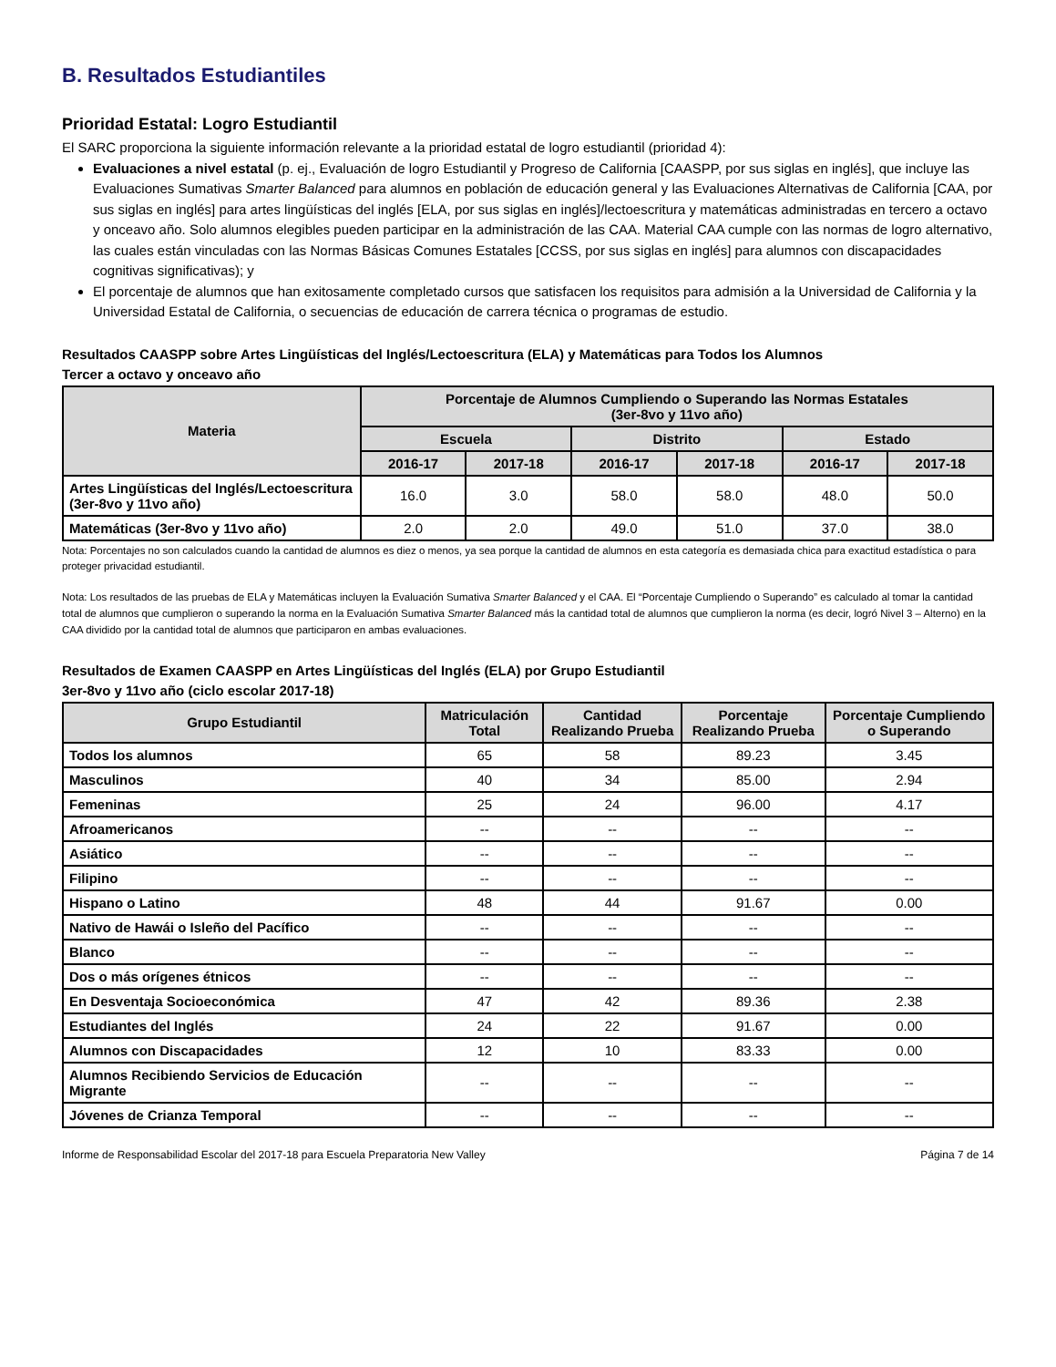B. Resultados Estudiantiles
Prioridad Estatal: Logro Estudiantil
El SARC proporciona la siguiente información relevante a la prioridad estatal de logro estudiantil (prioridad 4):
Evaluaciones a nivel estatal (p. ej., Evaluación de logro Estudiantil y Progreso de California [CAASPP, por sus siglas en inglés], que incluye las Evaluaciones Sumativas Smarter Balanced para alumnos en población de educación general y las Evaluaciones Alternativas de California [CAA, por sus siglas en inglés] para artes lingüísticas del inglés [ELA, por sus siglas en inglés]/lectoescritura y matemáticas administradas en tercero a octavo y onceavo año. Solo alumnos elegibles pueden participar en la administración de las CAA. Material CAA cumple con las normas de logro alternativo, las cuales están vinculadas con las Normas Básicas Comunes Estatales [CCSS, por sus siglas en inglés] para alumnos con discapacidades cognitivas significativas); y
El porcentaje de alumnos que han exitosamente completado cursos que satisfacen los requisitos para admisión a la Universidad de California y la Universidad Estatal de California, o secuencias de educación de carrera técnica o programas de estudio.
Resultados CAASPP sobre Artes Lingüísticas del Inglés/Lectoescritura (ELA) y Matemáticas para Todos los Alumnos
Tercer a octavo y onceavo año
| Materia | Porcentaje de Alumnos Cumpliendo o Superando las Normas Estatales (3er-8vo y 11vo año) | | | | | |
| --- | --- | --- | --- | --- | --- | --- |
| | Escuela | | Distrito | | Estado | |
| | 2016-17 | 2017-18 | 2016-17 | 2017-18 | 2016-17 | 2017-18 |
| Artes Lingüísticas del Inglés/Lectoescritura (3er-8vo y 11vo año) | 16.0 | 3.0 | 58.0 | 58.0 | 48.0 | 50.0 |
| Matemáticas (3er-8vo y 11vo año) | 2.0 | 2.0 | 49.0 | 51.0 | 37.0 | 38.0 |
Nota: Porcentajes no son calculados cuando la cantidad de alumnos es diez o menos, ya sea porque la cantidad de alumnos en esta categoría es demasiada chica para exactitud estadística o para proteger privacidad estudiantil.
Nota: Los resultados de las pruebas de ELA y Matemáticas incluyen la Evaluación Sumativa Smarter Balanced y el CAA. El “Porcentaje Cumpliendo o Superando” es calculado al tomar la cantidad total de alumnos que cumplieron o superando la norma en la Evaluación Sumativa Smarter Balanced más la cantidad total de alumnos que cumplieron la norma (es decir, logró Nivel 3 – Alterno) en la CAA dividido por la cantidad total de alumnos que participaron en ambas evaluaciones.
Resultados de Examen CAASPP en Artes Lingüísticas del Inglés (ELA) por Grupo Estudiantil
3er-8vo y 11vo año (ciclo escolar 2017-18)
| Grupo Estudiantil | Matriculación Total | Cantidad Realizando Prueba | Porcentaje Realizando Prueba | Porcentaje Cumpliendo o Superando |
| --- | --- | --- | --- | --- |
| Todos los alumnos | 65 | 58 | 89.23 | 3.45 |
| Masculinos | 40 | 34 | 85.00 | 2.94 |
| Femeninas | 25 | 24 | 96.00 | 4.17 |
| Afroamericanos | -- | -- | -- | -- |
| Asiático | -- | -- | -- | -- |
| Filipino | -- | -- | -- | -- |
| Hispano o Latino | 48 | 44 | 91.67 | 0.00 |
| Nativo de Hawái o Isleño del Pacífico | -- | -- | -- | -- |
| Blanco | -- | -- | -- | -- |
| Dos o más orígenes étnicos | -- | -- | -- | -- |
| En Desventaja Socioeconómica | 47 | 42 | 89.36 | 2.38 |
| Estudiantes del Inglés | 24 | 22 | 91.67 | 0.00 |
| Alumnos con Discapacidades | 12 | 10 | 83.33 | 0.00 |
| Alumnos Recibiendo Servicios de Educación Migrante | -- | -- | -- | -- |
| Jóvenes de Crianza Temporal | -- | -- | -- | -- |
Informe de Responsabilidad Escolar del 2017-18 para Escuela Preparatoria New Valley Página 7 de 14